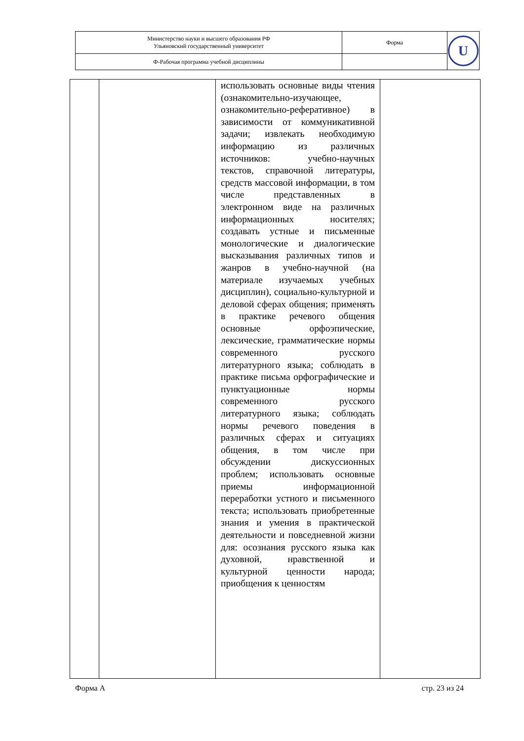| Министерство науки и высшего образования РФ Ульяновский государственный университет | Форма | U |
| Ф-Рабочая программа учебной дисциплины | | |
| | | использовать основные виды чтения (ознакомительно-изучающее, ознакомительно-реферативное) в зависимости от коммуникативной задачи; извлекать необходимую информацию из различных источников: учебно-научных текстов, справочной литературы, средств массовой информации, в том числе представленных в электронном виде на различных информационных носителях; создавать устные и письменные монологические и диалогические высказывания различных типов и жанров в учебно-научной (на материале изучаемых учебных дисциплин), социально-культурной и деловой сферах общения; применять в практике речевого общения основные орфоэпические, лексические, грамматические нормы современного русского литературного языка; соблюдать в практике письма орфографические и пунктуационные нормы современного русского литературного языка; соблюдать нормы речевого поведения в различных сферах и ситуациях общения, в том числе при обсуждении дискуссионных проблем; использовать основные приемы информационной переработки устного и письменного текста; использовать приобретенные знания и умения в практической деятельности и повседневной жизни для: осознания русского языка как духовной, нравственной и культурной ценности народа; приобщения к ценностям | |
Форма А стр. 23 из 24